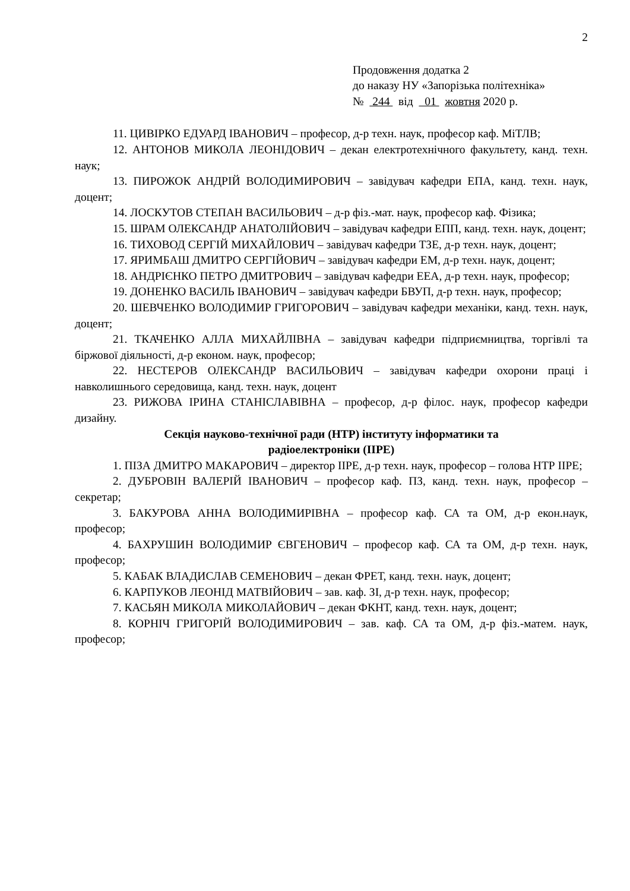2
Продовження додатка 2
до наказу НУ «Запорізька політехніка»
№ 244 від 01 жовтня 2020 р.
11. ЦИВІРКО ЕДУАРД ІВАНОВИЧ – професор, д-р техн. наук, професор каф. МіТЛВ;
12. АНТОНОВ МИКОЛА ЛЕОНІДОВИЧ – декан електротехнічного факультету, канд. техн. наук;
13. ПИРОЖОК АНДРІЙ ВОЛОДИМИРОВИЧ – завідувач кафедри ЕПА, канд. техн. наук, доцент;
14. ЛОСКУТОВ СТЕПАН ВАСИЛЬОВИЧ – д-р фіз.-мат. наук, професор каф. Фізика;
15. ШРАМ ОЛЕКСАНДР АНАТОЛІЙОВИЧ – завідувач кафедри ЕПП, канд. техн. наук, доцент;
16. ТИХОВОД СЕРГІЙ МИХАЙЛОВИЧ – завідувач кафедри ТЗЕ, д-р техн. наук, доцент;
17. ЯРИМБАШ ДМИТРО СЕРГІЙОВИЧ – завідувач кафедри ЕМ, д-р техн. наук, доцент;
18. АНДРІЄНКО ПЕТРО ДМИТРОВИЧ – завідувач кафедри ЕЕА, д-р техн. наук, професор;
19. ДОНЕНКО ВАСИЛЬ ІВАНОВИЧ – завідувач кафедри БВУП, д-р техн. наук, професор;
20. ШЕВЧЕНКО ВОЛОДИМИР ГРИГОРОВИЧ – завідувач кафедри механіки, канд. техн. наук, доцент;
21. ТКАЧЕНКО АЛЛА МИХАЙЛІВНА – завідувач кафедри підприємництва, торгівлі та біржової діяльності, д-р економ. наук, професор;
22. НЕСТЕРОВ ОЛЕКСАНДР ВАСИЛЬОВИЧ – завідувач кафедри охорони праці і навколишнього середовища, канд. техн. наук, доцент
23. РИЖОВА ІРИНА СТАНІСЛАВІВНА – професор, д-р філос. наук, професор кафедри дизайну.
Секція науково-технічної ради (НТР) інституту інформатики та
радіоелектроніки (ІІРЕ)
1. ПІЗА ДМИТРО МАКАРОВИЧ – директор ІІРЕ, д-р техн. наук, професор – голова НТР ІІРЕ;
2. ДУБРОВІН ВАЛЕРІЙ ІВАНОВИЧ – професор каф. ПЗ, канд. техн. наук, професор – секретар;
3. БАКУРОВА АННА ВОЛОДИМИРІВНА – професор каф. СА та ОМ, д-р екон.наук, професор;
4. БАХРУШИН ВОЛОДИМИР ЄВГЕНОВИЧ – професор каф. СА та ОМ, д-р техн. наук, професор;
5. КАБАК ВЛАДИСЛАВ СЕМЕНОВИЧ – декан ФРЕТ, канд. техн. наук, доцент;
6. КАРПУКОВ ЛЕОНІД МАТВІЙОВИЧ – зав. каф. ЗІ, д-р техн. наук, професор;
7. КАСЬЯН МИКОЛА МИКОЛАЙОВИЧ – декан ФКНТ, канд. техн. наук, доцент;
8. КОРНІЧ ГРИГОРІЙ ВОЛОДИМИРОВИЧ – зав. каф. СА та ОМ, д-р фіз.-матем. наук, професор;